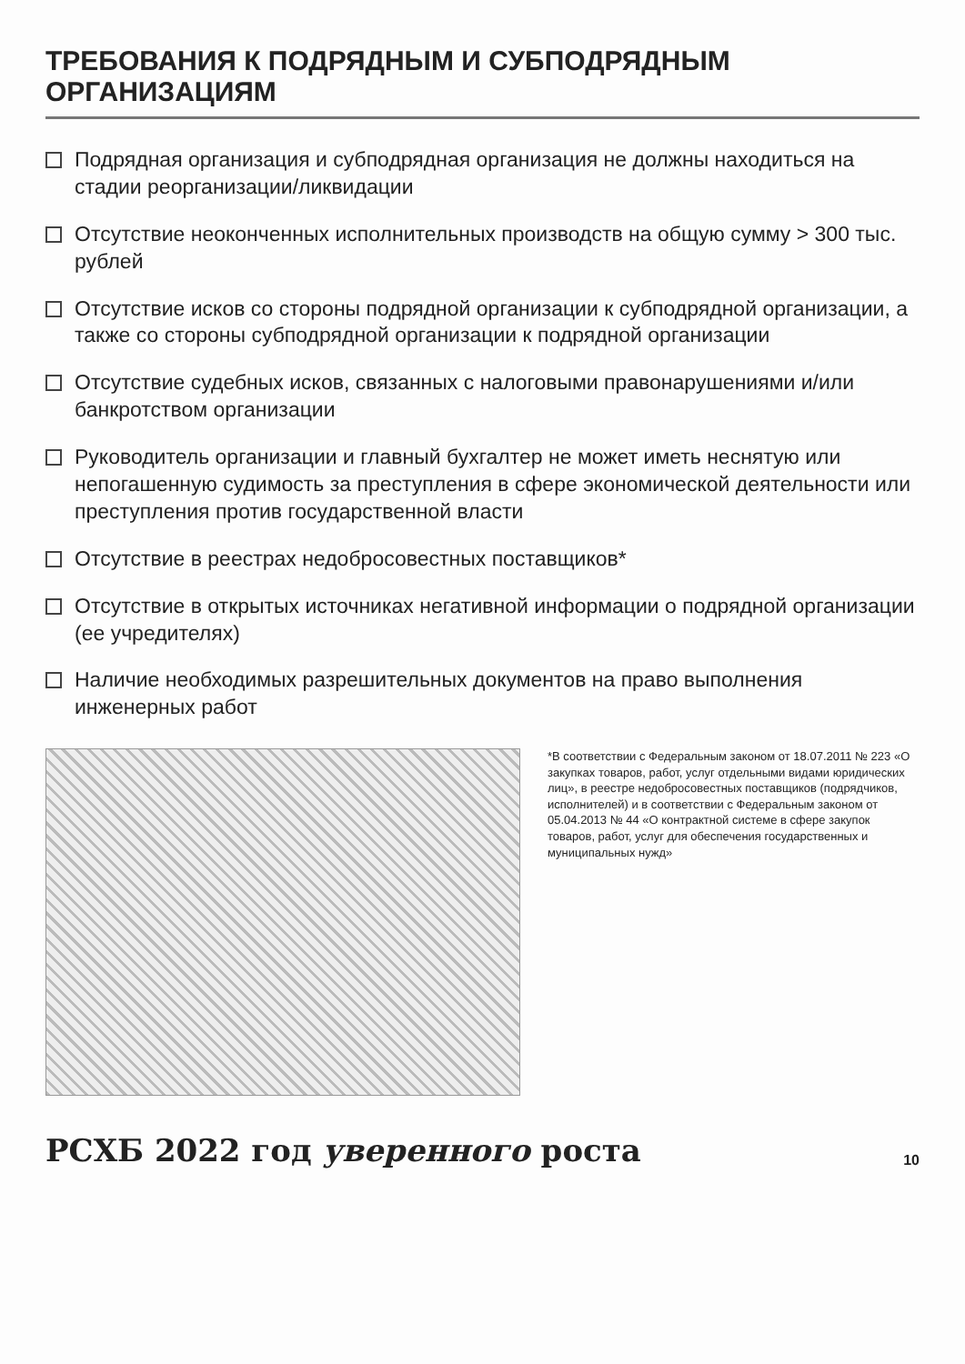ТРЕБОВАНИЯ К ПОДРЯДНЫМ И СУБПОДРЯДНЫМ ОРГАНИЗАЦИЯМ
Подрядная организация и субподрядная организация не должны находиться на стадии реорганизации/ликвидации
Отсутствие неоконченных исполнительных производств на общую сумму > 300 тыс. рублей
Отсутствие исков со стороны подрядной организации к субподрядной организации, а также со стороны субподрядной организации к подрядной организации
Отсутствие судебных исков, связанных с налоговыми правонарушениями и/или банкротством организации
Руководитель организации и главный бухгалтер не может иметь неснятую или непогашенную судимость за преступления в сфере экономической деятельности или преступления против государственной власти
Отсутствие в реестрах недобросовестных поставщиков*
Отсутствие в открытых источниках негативной информации о подрядной организации (ее учредителях)
Наличие необходимых разрешительных документов на право выполнения инженерных работ
*В соответствии с Федеральным законом от 18.07.2011 № 223 «О закупках товаров, работ, услуг отдельными видами юридических лиц», в реестре недобросовестных поставщиков (подрядчиков, исполнителей) и в соответствии с Федеральным законом от 05.04.2013 № 44 «О контрактной системе в сфере закупок товаров, работ, услуг для обеспечения государственных и муниципальных нужд»
РСХБ 2022 год уверенного роста
10